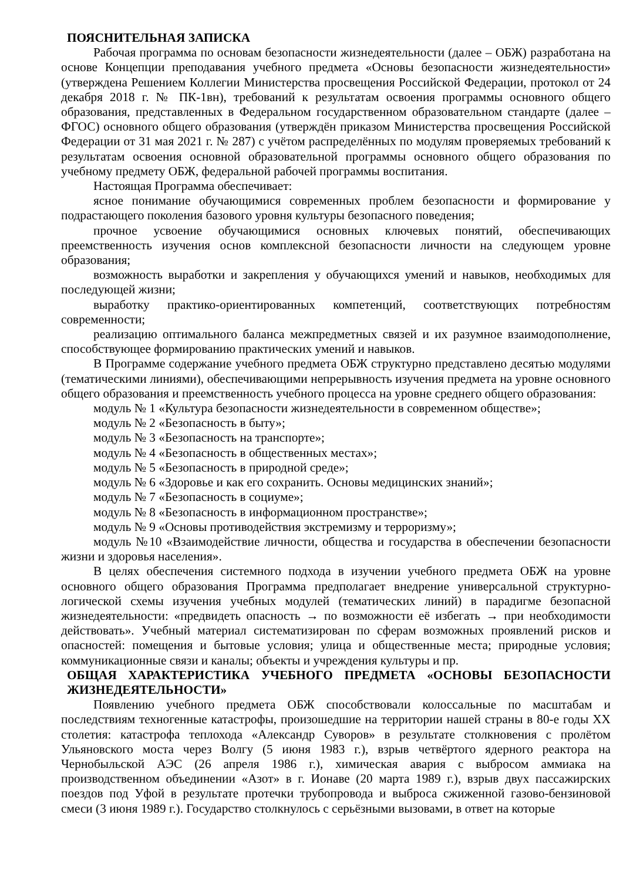ПОЯСНИТЕЛЬНАЯ ЗАПИСКА
Рабочая программа по основам безопасности жизнедеятельности (далее – ОБЖ) разработана на основе Концепции преподавания учебного предмета «Основы безопасности жизнедеятельности» (утверждена Решением Коллегии Министерства просвещения Российской Федерации, протокол от 24 декабря 2018 г. № ПК-1вн), требований к результатам освоения программы основного общего образования, представленных в Федеральном государственном образовательном стандарте (далее – ФГОС) основного общего образования (утверждён приказом Министерства просвещения Российской Федерации от 31 мая 2021 г. № 287) с учётом распределённых по модулям проверяемых требований к результатам освоения основной образовательной программы основного общего образования по учебному предмету ОБЖ, федеральной рабочей программы воспитания.
Настоящая Программа обеспечивает:
ясное понимание обучающимися современных проблем безопасности и формирование у подрастающего поколения базового уровня культуры безопасного поведения;
прочное усвоение обучающимися основных ключевых понятий, обеспечивающих преемственность изучения основ комплексной безопасности личности на следующем уровне образования;
возможность выработки и закрепления у обучающихся умений и навыков, необходимых для последующей жизни;
выработку практико-ориентированных компетенций, соответствующих потребностям современности;
реализацию оптимального баланса межпредметных связей и их разумное взаимодополнение, способствующее формированию практических умений и навыков.
В Программе содержание учебного предмета ОБЖ структурно представлено десятью модулями (тематическими линиями), обеспечивающими непрерывность изучения предмета на уровне основного общего образования и преемственность учебного процесса на уровне среднего общего образования:
модуль № 1 «Культура безопасности жизнедеятельности в современном обществе»;
модуль № 2 «Безопасность в быту»;
модуль № 3 «Безопасность на транспорте»;
модуль № 4 «Безопасность в общественных местах»;
модуль № 5 «Безопасность в природной среде»;
модуль № 6 «Здоровье и как его сохранить. Основы медицинских знаний»;
модуль № 7 «Безопасность в социуме»;
модуль № 8 «Безопасность в информационном пространстве»;
модуль № 9 «Основы противодействия экстремизму и терроризму»;
модуль №10 «Взаимодействие личности, общества и государства в обеспечении безопасности жизни и здоровья населения».
В целях обеспечения системного подхода в изучении учебного предмета ОБЖ на уровне основного общего образования Программа предполагает внедрение универсальной структурно-логической схемы изучения учебных модулей (тематических линий) в парадигме безопасной жизнедеятельности: «предвидеть опасность → по возможности её избегать → при необходимости действовать». Учебный материал систематизирован по сферам возможных проявлений рисков и опасностей: помещения и бытовые условия; улица и общественные места; природные условия; коммуникационные связи и каналы; объекты и учреждения культуры и пр.
ОБЩАЯ ХАРАКТЕРИСТИКА УЧЕБНОГО ПРЕДМЕТА «ОСНОВЫ БЕЗОПАСНОСТИ ЖИЗНЕДЕЯТЕЛЬНОСТИ»
Появлению учебного предмета ОБЖ способствовали колоссальные по масштабам и последствиям техногенные катастрофы, произошедшие на территории нашей страны в 80-е годы XX столетия: катастрофа теплохода «Александр Суворов» в результате столкновения с пролётом Ульяновского моста через Волгу (5 июня 1983 г.), взрыв четвёртого ядерного реактора на Чернобыльской АЭС (26 апреля 1986 г.), химическая авария с выбросом аммиака на производственном объединении «Азот» в г. Ионаве (20 марта 1989 г.), взрыв двух пассажирских поездов под Уфой в результате протечки трубопровода и выброса сжиженной газово-бензиновой смеси (3 июня 1989 г.). Государство столкнулось с серьёзными вызовами, в ответ на которые